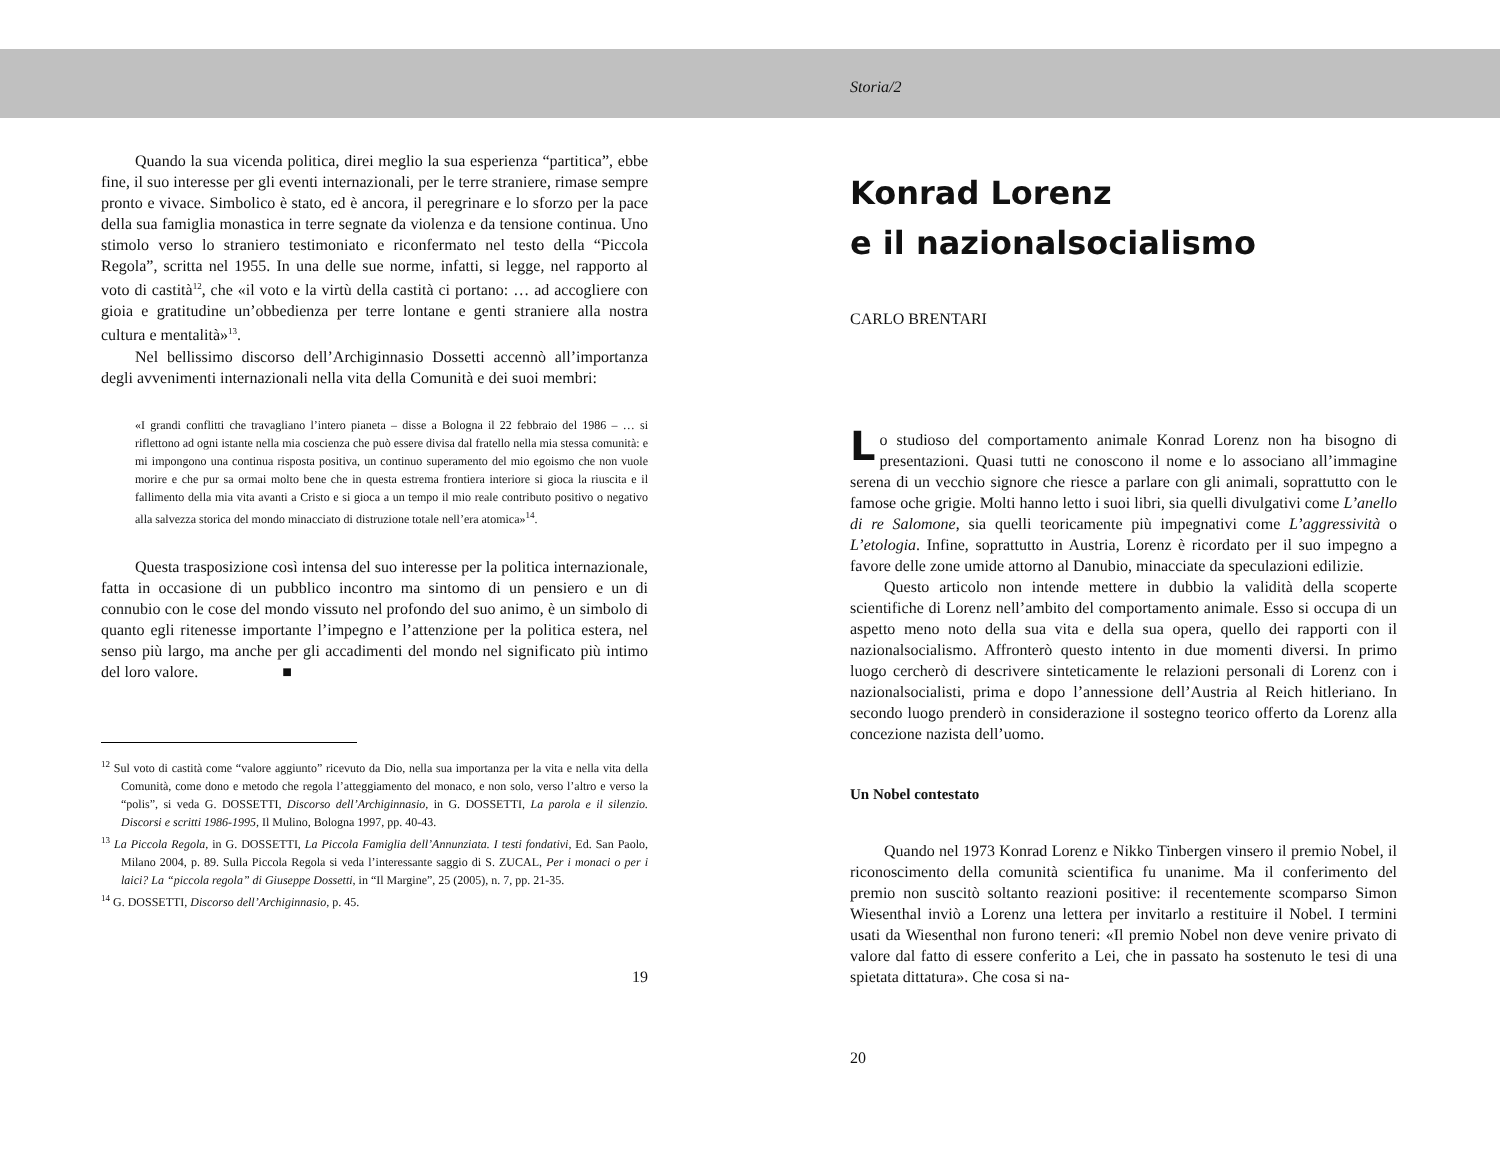Quando la sua vicenda politica, direi meglio la sua esperienza “partitica”, ebbe fine, il suo interesse per gli eventi internazionali, per le terre straniere, rimase sempre pronto e vivace. Simbolico è stato, ed è ancora, il peregrinare e lo sforzo per la pace della sua famiglia monastica in terre segnate da violenza e da tensione continua. Uno stimolo verso lo straniero testimoniato e riconfermato nel testo della “Piccola Regola”, scritta nel 1955. In una delle sue norme, infatti, si legge, nel rapporto al voto di castità<sup>12</sup>, che «il voto e la virtù della castità ci portano: … ad accogliere con gioia e gratitudine un’obbedienza per terre lontane e genti straniere alla nostra cultura e mentalità»<sup>13</sup>.
Nel bellissimo discorso dell’Archiginnasio Dossetti accennò all’importanza degli avvenimenti internazionali nella vita della Comunità e dei suoi membri:
«I grandi conflitti che travagliano l’intero pianeta – disse a Bologna il 22 febbraio del 1986 – … si riflettono ad ogni istante nella mia coscienza che può essere divisa dal fratello nella mia stessa comunità: e mi impongono una continua risposta positiva, un continuo superamento del mio egoismo che non vuole morire e che pur sa ormai molto bene che in questa estrema frontiera interiore si gioca la riuscita e il fallimento della mia vita avanti a Cristo e si gioca a un tempo il mio reale contributo positivo o negativo alla salvezza storica del mondo minacciato di distruzione totale nell’era atomica»<sup>14</sup>.
Questa trasposizione così intensa del suo interesse per la politica internazionale, fatta in occasione di un pubblico incontro ma sintomo di un pensiero e un di connubio con le cose del mondo vissuto nel profondo del suo animo, è un simbolo di quanto egli ritenesse importante l’impegno e l’attenzione per la politica estera, nel senso più largo, ma anche per gli accadimenti del mondo nel significato più intimo del loro valore. ■
<sup>12</sup> Sul voto di castità come “valore aggiunto” ricevuto da Dio, nella sua importanza per la vita e nella vita della Comunità, come dono e metodo che regola l’atteggiamento del monaco, e non solo, verso l’altro e verso la “polis”, si veda G. DOSSETTI, Discorso dell’Archiginnasio, in G. DOSSETTI, La parola e il silenzio. Discorsi e scritti 1986-1995, Il Mulino, Bologna 1997, pp. 40-43.
<sup>13</sup> La Piccola Regola, in G. DOSSETTI, La Piccola Famiglia dell’Annunziata. I testi fondativi, Ed. San Paolo, Milano 2004, p. 89. Sulla Piccola Regola si veda l’interessante saggio di S. ZUCAL, Per i monaci o per i laici? La “piccola regola” di Giuseppe Dossetti, in “Il Margine”, 25 (2005), n. 7, pp. 21-35.
<sup>14</sup> G. DOSSETTI, Discorso dell’Archiginnasio, p. 45.
19
Storia/2
Konrad Lorenz
e il nazionalsocialismo
CARLO BRENTARI
Lo studioso del comportamento animale Konrad Lorenz non ha bisogno di presentazioni. Quasi tutti ne conoscono il nome e lo associano all’immagine serena di un vecchio signore che riesce a parlare con gli animali, soprattutto con le famose oche grigie. Molti hanno letto i suoi libri, sia quelli divulgativi come L’anello di re Salomone, sia quelli teoricamente più impegnativi come L’aggressività o L’etologia. Infine, soprattutto in Austria, Lorenz è ricordato per il suo impegno a favore delle zone umide attorno al Danubio, minacciate da speculazioni edilizie.
Questo articolo non intende mettere in dubbio la validità della scoperte scientifiche di Lorenz nell’ambito del comportamento animale. Esso si occupa di un aspetto meno noto della sua vita e della sua opera, quello dei rapporti con il nazionalsocialismo. Affronterò questo intento in due momenti diversi. In primo luogo cercherò di descrivere sinteticamente le relazioni personali di Lorenz con i nazionalsocialisti, prima e dopo l’annessione dell’Austria al Reich hitleriano. In secondo luogo prenderò in considerazione il sostegno teorico offerto da Lorenz alla concezione nazista dell’uomo.
Un Nobel contestato
Quando nel 1973 Konrad Lorenz e Nikko Tinbergen vinsero il premio Nobel, il riconoscimento della comunità scientifica fu unanime. Ma il conferimento del premio non suscitò soltanto reazioni positive: il recentemente scomparso Simon Wiesenthal inviò a Lorenz una lettera per invitarlo a restituire il Nobel. I termini usati da Wiesenthal non furono teneri: «Il premio Nobel non deve venire privato di valore dal fatto di essere conferito a Lei, che in passato ha sostenuto le tesi di una spietata dittatura». Che cosa si na-
20